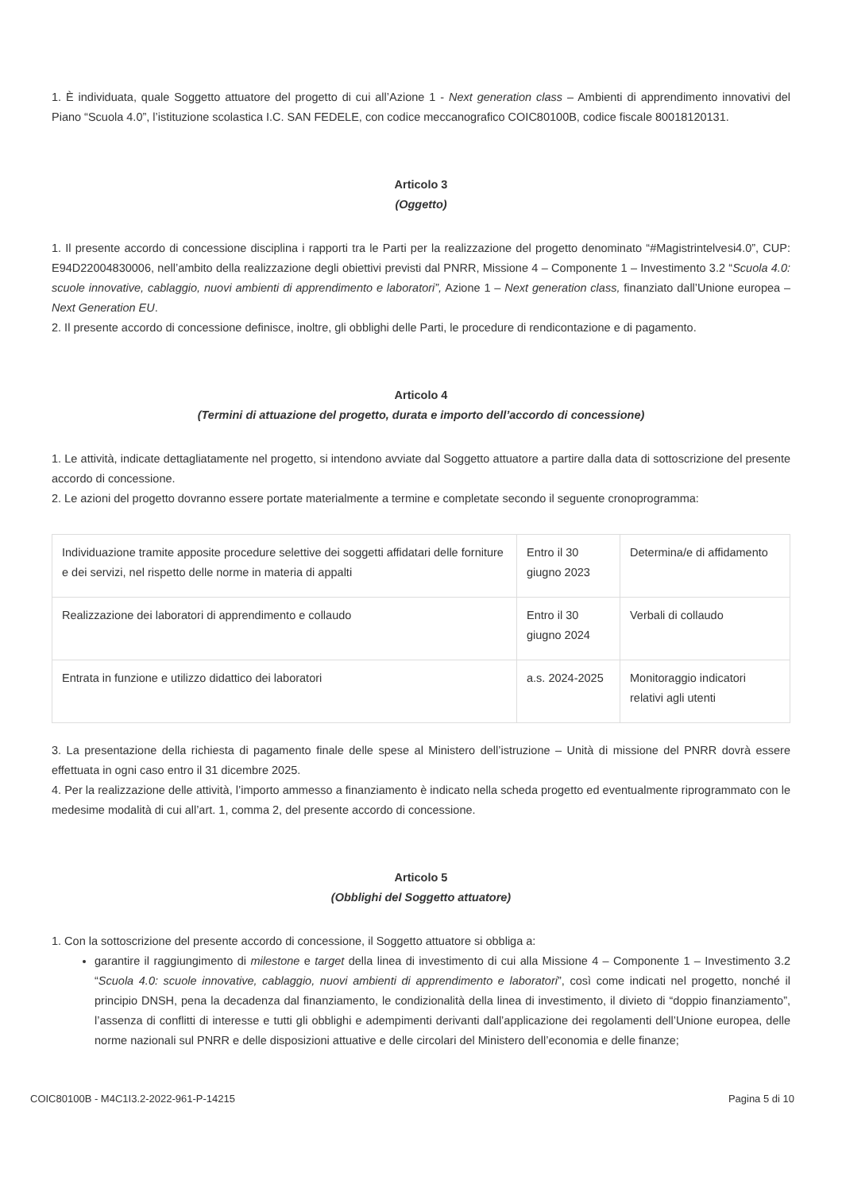1. È individuata, quale Soggetto attuatore del progetto di cui all’Azione 1 - Next generation class – Ambienti di apprendimento innovativi del Piano “Scuola 4.0”, l’istituzione scolastica I.C. SAN FEDELE, con codice meccanografico COIC80100B, codice fiscale 80018120131.
Articolo 3
(Oggetto)
1. Il presente accordo di concessione disciplina i rapporti tra le Parti per la realizzazione del progetto denominato “#Magistrintelvesi4.0”, CUP: E94D22004830006, nell’ambito della realizzazione degli obiettivi previsti dal PNRR, Missione 4 – Componente 1 – Investimento 3.2 “Scuola 4.0: scuole innovative, cablaggio, nuovi ambienti di apprendimento e laboratori”, Azione 1 – Next generation class, finanziato dall’Unione europea – Next Generation EU.
2. Il presente accordo di concessione definisce, inoltre, gli obblighi delle Parti, le procedure di rendicontazione e di pagamento.
Articolo 4
(Termini di attuazione del progetto, durata e importo dell’accordo di concessione)
1. Le attività, indicate dettagliatamente nel progetto, si intendono avviate dal Soggetto attuatore a partire dalla data di sottoscrizione del presente accordo di concessione.
2. Le azioni del progetto dovranno essere portate materialmente a termine e completate secondo il seguente cronoprogramma:
| Individuazione tramite apposite procedure selettive dei soggetti affidatari delle forniture e dei servizi, nel rispetto delle norme in materia di appalti | Entro il 30 giugno 2023 | Determina/e di affidamento |
| Realizzazione dei laboratori di apprendimento e collaudo | Entro il 30 giugno 2024 | Verbali di collaudo |
| Entrata in funzione e utilizzo didattico dei laboratori | a.s. 2024-2025 | Monitoraggio indicatori relativi agli utenti |
3. La presentazione della richiesta di pagamento finale delle spese al Ministero dell’istruzione – Unità di missione del PNRR dovrà essere effettuata in ogni caso entro il 31 dicembre 2025.
4. Per la realizzazione delle attività, l’importo ammesso a finanziamento è indicato nella scheda progetto ed eventualmente riprogrammato con le medesime modalità di cui all’art. 1, comma 2, del presente accordo di concessione.
Articolo 5
(Obblighi del Soggetto attuatore)
1. Con la sottoscrizione del presente accordo di concessione, il Soggetto attuatore si obbliga a:
garantire il raggiungimento di milestone e target della linea di investimento di cui alla Missione 4 – Componente 1 – Investimento 3.2 “Scuola 4.0: scuole innovative, cablaggio, nuovi ambienti di apprendimento e laboratori”, così come indicati nel progetto, nonché il principio DNSH, pena la decadenza dal finanziamento, le condizionalità della linea di investimento, il divieto di “doppio finanziamento”, l’assenza di conflitti di interesse e tutti gli obblighi e adempimenti derivanti dall’applicazione dei regolamenti dell’Unione europea, delle norme nazionali sul PNRR e delle disposizioni attuative e delle circolari del Ministero dell’economia e delle finanze;
COIC80100B - M4C1I3.2-2022-961-P-14215 Pagina 5 di 10